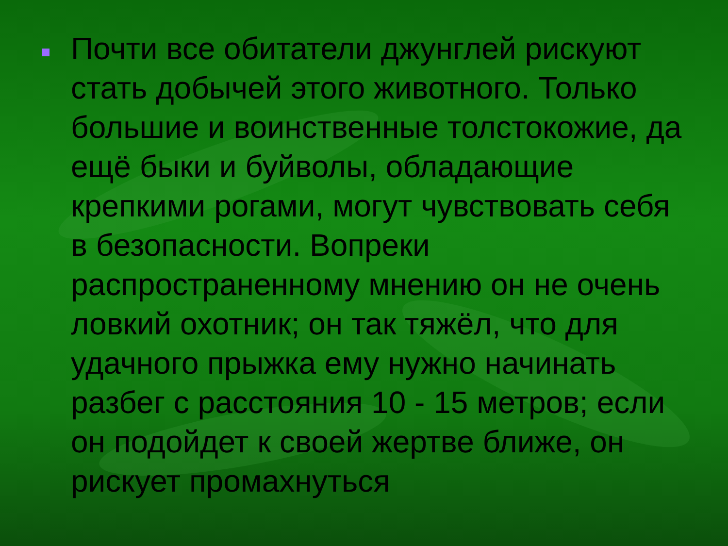Почти все обитатели джунглей рискуют стать добычей этого животного. Только большие и воинственные толстокожие, да ещё быки и буйволы, обладающие крепкими рогами, могут чувствовать себя в безопасности. Вопреки распространенному мнению он не очень ловкий охотник; он так тяжёл, что для удачного прыжка ему нужно начинать разбег с расстояния 10 - 15 метров; если он подойдет к своей жертве ближе, он рискует промахнуться